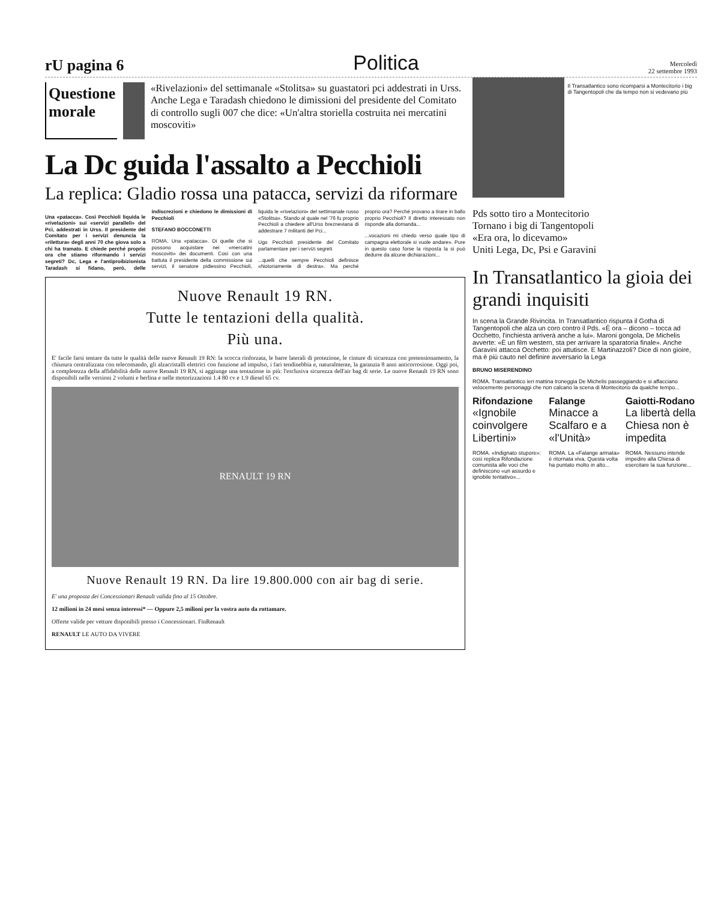rU pagina 6 Politica Mercoledì
22 settembre 1993
Questione morale
«Rivelazioni» del settimanale «Stolitsa» su guastatori pci addestrati in Urss. Anche Lega e Taradash chiedono le dimissioni del presidente del Comitato di controllo sugli 007 che dice: «Un'altra storiella costruita nei mercatini moscoviti»
La Dc guida l'assalto a Pecchioli
La replica: Gladio rossa una patacca, servizi da riformare
Una «patacca». Così Pecchioli liquida le «rivelazioni» sui «servizi paralleli» del Pci, addestrati in Urss. Il presidente del Comitato per i servizi denuncia la «rilettura» degli anni 70 che giova solo a chi ha tramato. E chiede perché proprio ora che stiamo riformando i servizi segreti? Dc, Lega e l'antiproibizionista Taradash si fidano, però, delle indiscrezioni e chiedono le dimissioni di Pecchioli
STEFANO BOCCONETTI
ROMA. Una «patacca». Di quelle che si possono acquistare nei «mercatini moscoviti» dei documenti. Così con una battuta il presidente della commissione sui servizi, il senatore pidiessino Pecchioli, liquida le «rivelazioni» del settimanale russo «Stolitsa». Stando al quale nel '76 fu proprio Pecchioli a chiedere all'Urss brezneviana di addestrare 7 militanti del Pci...
Ugo Pecchioli presidente del Comitato parlamentare per i servizi segreti
...quelli che sempre Pecchioli definisce «Notoriamente di destra». Ma perché proprio ora? Perché provano a tirare in ballo proprio Pecchioli? Il diretto interessato non risponde alla domanda...
...vocazioni mi chiedo verso quale tipo di campagna elettorale si vuole andare». Pure in questo caso forse la risposta la si può dedurre da alcune dichiarazioni...
Nuove Renault 19 RN.
Tutte le tentazioni della qualità.
Più una.
E' facile farsi tentare da tutte le qualità delle nuove Renault 19 RN: la scocca rinforzata, le barre laterali di protezione, le cinture di sicurezza con pretensionamento, la chiusura centralizzata con telecomando, gli alzacristalli elettrici con funzione ad impulso, i fari tendinebbia e, naturalmente, la garanzia 8 anni anticorrosione. Oggi poi, a completezza della affidabilità delle nuove Renault 19 RN, si aggiunge una tentazione in più: l'esclusiva sicurezza dell'air bag di serie. Le nuove Renault 19 RN sono disponibili nelle versioni 2 volumi e berlina e nelle motorizzazioni 1.4 80 cv e 1.9 diesel 65 cv.
RENAULT 19 RN
Nuove Renault 19 RN. Da lire 19.800.000 con air bag di serie.
E' una proposta dei Concessionari Renault valida fino al 15 Ottobre.
12 milioni in 24 mesi senza interessi* — Oppure 2,5 milioni per la vostra auto da rottamare.
Offerte valide per vetture disponibili presso i Concessionari. FinRenault
RENAULT LE AUTO DA VIVERE
Il Transatlantico sono ricomparsi a Montecitorio i big di Tangentopoli che da tempo non si vedevano più
Pds sotto tiro a Montecitorio
Tornano i big di Tangentopoli
«Era ora, lo dicevamo»
Uniti Lega, Dc, Psi e Garavini
In Transatlantico la gioia dei grandi inquisiti
In scena la Grande Rivincita. In Transatlantico rispunta il Gotha di Tangentopoli che alza un coro contro il Pds. «È ora – dicono – tocca ad Occhetto, l'inchiesta arriverà anche a lui». Maroni gongola, De Michelis avverte: «È un film western, sta per arrivare la sparatoria finale». Anche Garavini attacca Occhetto: poi attutisce. E Martinazzoli? Dice di non gioire, ma è più cauto nel definire avversario la Lega
BRUNO MISERENDINO
ROMA. Transatlantico ieri mattina troneggia De Michelis passeggiando e si affacciano velocemente personaggi che non calcano la scena di Montecitorio da qualche tempo...
Rifondazione
«Ignobile coinvolgere Libertini»
ROMA. «Indignato stupore»: così replica Rifondazione comunista alle voci che definiscono «un assurdo e ignobile tentativo»...
Falange
Minacce a Scalfaro e a «l'Unità»
ROMA. La «Falange armata» è ritornata viva. Questa volta ha puntato molto in alto...
Gaiotti-Rodano
La libertà della Chiesa non è impedita
ROMA. Nessuno intende impedire alla Chiesa di esercitare la sua funzione...